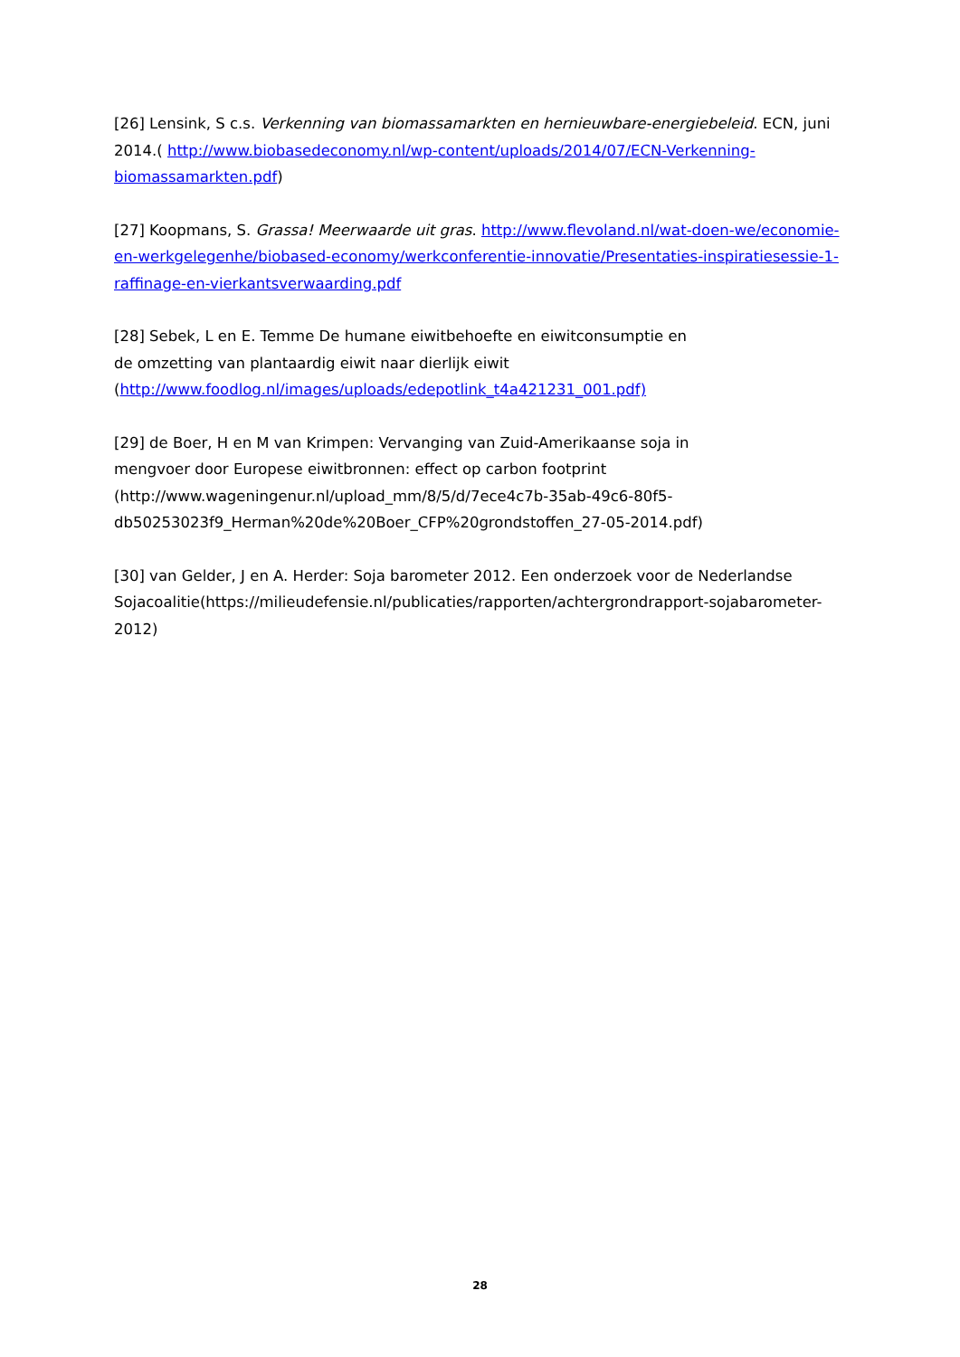[26] Lensink, S c.s. Verkenning van biomassamarkten en hernieuwbare-energiebeleid. ECN, juni 2014.( http://www.biobasedeconomy.nl/wp-content/uploads/2014/07/ECN-Verkenning-biomassamarkten.pdf)
[27] Koopmans, S. Grassa! Meerwaarde uit gras. http://www.flevoland.nl/wat-doen-we/economie-en-werkgelegenhe/biobased-economy/werkconferentie-innovatie/Presentaties-inspiratiesessie-1-raffinage-en-vierkantsverwaarding.pdf
[28] Sebek, L en E. Temme De humane eiwitbehoefte en eiwitconsumptie en
de omzetting van plantaardig eiwit naar dierlijk eiwit
(http://www.foodlog.nl/images/uploads/edepotlink_t4a421231_001.pdf)
[29] de Boer, H en M van Krimpen: Vervanging van Zuid-Amerikaanse soja in
mengvoer door Europese eiwitbronnen: effect op carbon footprint
(http://www.wageningenur.nl/upload_mm/8/5/d/7ece4c7b-35ab-49c6-80f5-
db50253023f9_Herman%20de%20Boer_CFP%20grondstoffen_27-05-2014.pdf)
[30] van Gelder, J en A. Herder: Soja barometer 2012. Een onderzoek voor de Nederlandse Sojacoalitie(https://milieudefensie.nl/publicaties/rapporten/achtergrondrapport-sojabarometer-2012)
28